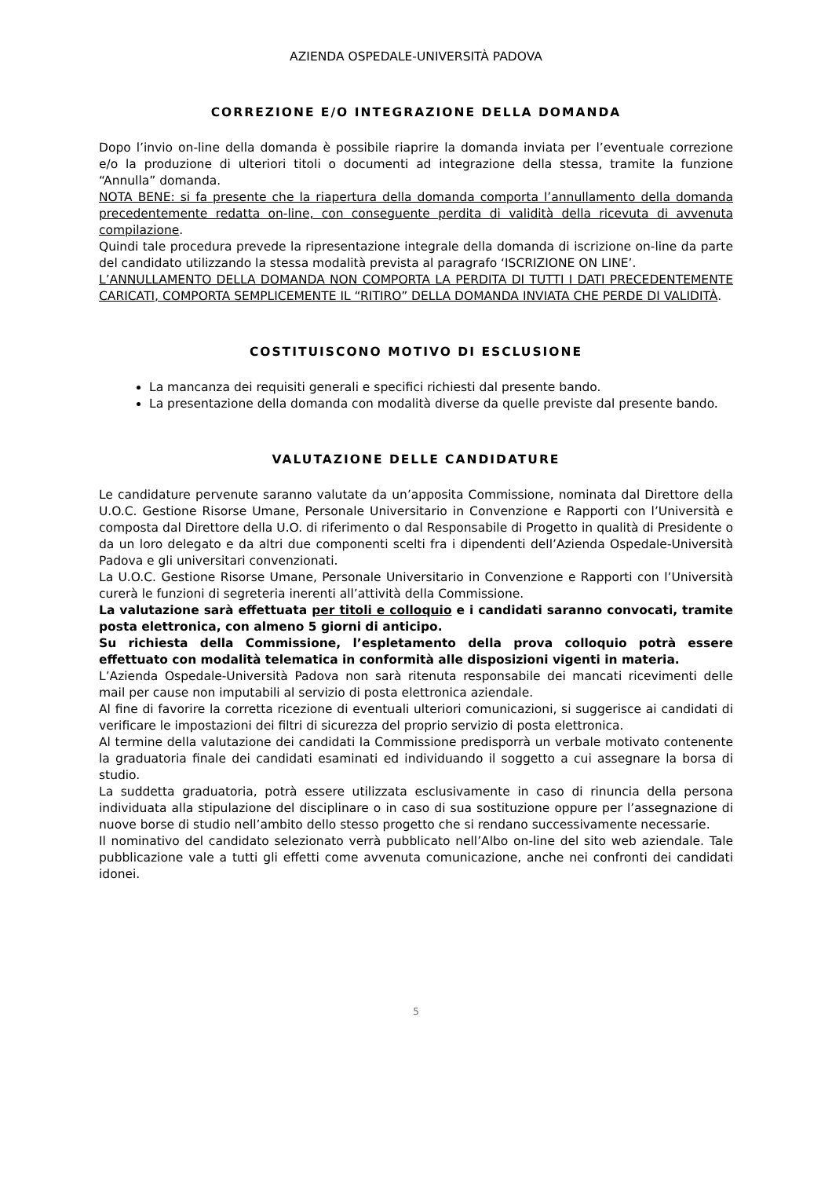AZIENDA OSPEDALE-UNIVERSITÀ PADOVA
CORREZIONE E/O INTEGRAZIONE DELLA DOMANDA
Dopo l’invio on-line della domanda è possibile riaprire la domanda inviata per l’eventuale correzione e/o la produzione di ulteriori titoli o documenti ad integrazione della stessa, tramite la funzione “Annulla” domanda.
NOTA BENE: si fa presente che la riapertura della domanda comporta l’annullamento della domanda precedentemente redatta on-line, con conseguente perdita di validità della ricevuta di avvenuta compilazione.
Quindi tale procedura prevede la ripresentazione integrale della domanda di iscrizione on-line da parte del candidato utilizzando la stessa modalità prevista al paragrafo ‘ISCRIZIONE ON LINE’.
L’ANNULLAMENTO DELLA DOMANDA NON COMPORTA LA PERDITA DI TUTTI I DATI PRECEDENTEMENTE CARICATI, COMPORTA SEMPLICEMENTE IL “RITIRO” DELLA DOMANDA INVIATA CHE PERDE DI VALIDITÀ.
COSTITUISCONO MOTIVO DI ESCLUSIONE
La mancanza dei requisiti generali e specifici richiesti dal presente bando.
La presentazione della domanda con modalità diverse da quelle previste dal presente bando.
VALUTAZIONE DELLE CANDIDATURE
Le candidature pervenute saranno valutate da un’apposita Commissione, nominata dal Direttore della U.O.C. Gestione Risorse Umane, Personale Universitario in Convenzione e Rapporti con l’Università e composta dal Direttore della U.O. di riferimento o dal Responsabile di Progetto in qualità di Presidente o da un loro delegato e da altri due componenti scelti fra i dipendenti dell’Azienda Ospedale-Università Padova e gli universitari convenzionati.
La U.O.C. Gestione Risorse Umane, Personale Universitario in Convenzione e Rapporti con l’Università curerà le funzioni di segreteria inerenti all’attività della Commissione.
La valutazione sarà effettuata per titoli e colloquio e i candidati saranno convocati, tramite posta elettronica, con almeno 5 giorni di anticipo.
Su richiesta della Commissione, l’espletamento della prova colloquio potrà essere effettuato con modalità telematica in conformità alle disposizioni vigenti in materia.
L’Azienda Ospedale-Università Padova non sarà ritenuta responsabile dei mancati ricevimenti delle mail per cause non imputabili al servizio di posta elettronica aziendale.
Al fine di favorire la corretta ricezione di eventuali ulteriori comunicazioni, si suggerisce ai candidati di verificare le impostazioni dei filtri di sicurezza del proprio servizio di posta elettronica.
Al termine della valutazione dei candidati la Commissione predisporrà un verbale motivato contenente la graduatoria finale dei candidati esaminati ed individuando il soggetto a cui assegnare la borsa di studio.
La suddetta graduatoria, potrà essere utilizzata esclusivamente in caso di rinuncia della persona individuata alla stipulazione del disciplinare o in caso di sua sostituzione oppure per l’assegnazione di nuove borse di studio nell’ambito dello stesso progetto che si rendano successivamente necessarie.
Il nominativo del candidato selezionato verrà pubblicato nell’Albo on-line del sito web aziendale. Tale pubblicazione vale a tutti gli effetti come avvenuta comunicazione, anche nei confronti dei candidati idonei.
5